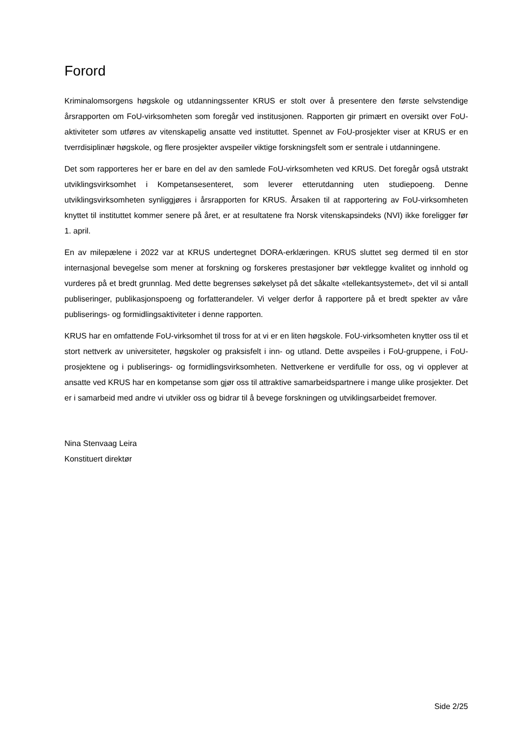Forord
Kriminalomsorgens høgskole og utdanningssenter KRUS er stolt over å presentere den første selvstendige årsrapporten om FoU-virksomheten som foregår ved institusjonen. Rapporten gir primært en oversikt over FoU-aktiviteter som utføres av vitenskapelig ansatte ved instituttet. Spennet av FoU-prosjekter viser at KRUS er en tverrdisiplinær høgskole, og flere prosjekter avspeiler viktige forskningsfelt som er sentrale i utdanningene.
Det som rapporteres her er bare en del av den samlede FoU-virksomheten ved KRUS. Det foregår også utstrakt utviklingsvirksomhet i Kompetansesenteret, som leverer etterutdanning uten studiepoeng. Denne utviklingsvirksomheten synliggjøres i årsrapporten for KRUS. Årsaken til at rapportering av FoU-virksomheten knyttet til instituttet kommer senere på året, er at resultatene fra Norsk vitenskapsindeks (NVI) ikke foreligger før 1. april.
En av milepælene i 2022 var at KRUS undertegnet DORA-erklæringen. KRUS sluttet seg dermed til en stor internasjonal bevegelse som mener at forskning og forskeres prestasjoner bør vektlegge kvalitet og innhold og vurderes på et bredt grunnlag. Med dette begrenses søkelyset på det såkalte «tellekantsystemet», det vil si antall publiseringer, publikasjonspoeng og forfatterandeler. Vi velger derfor å rapportere på et bredt spekter av våre publiserings- og formidlingsaktiviteter i denne rapporten.
KRUS har en omfattende FoU-virksomhet til tross for at vi er en liten høgskole. FoU-virksomheten knytter oss til et stort nettverk av universiteter, høgskoler og praksisfelt i inn- og utland. Dette avspeiles i FoU-gruppene, i FoU-prosjektene og i publiserings- og formidlingsvirksomheten. Nettverkene er verdifulle for oss, og vi opplever at ansatte ved KRUS har en kompetanse som gjør oss til attraktive samarbeidspartnere i mange ulike prosjekter. Det er i samarbeid med andre vi utvikler oss og bidrar til å bevege forskningen og utviklingsarbeidet fremover.
Nina Stenvaag Leira
Konstituert direktør
Side 2/25